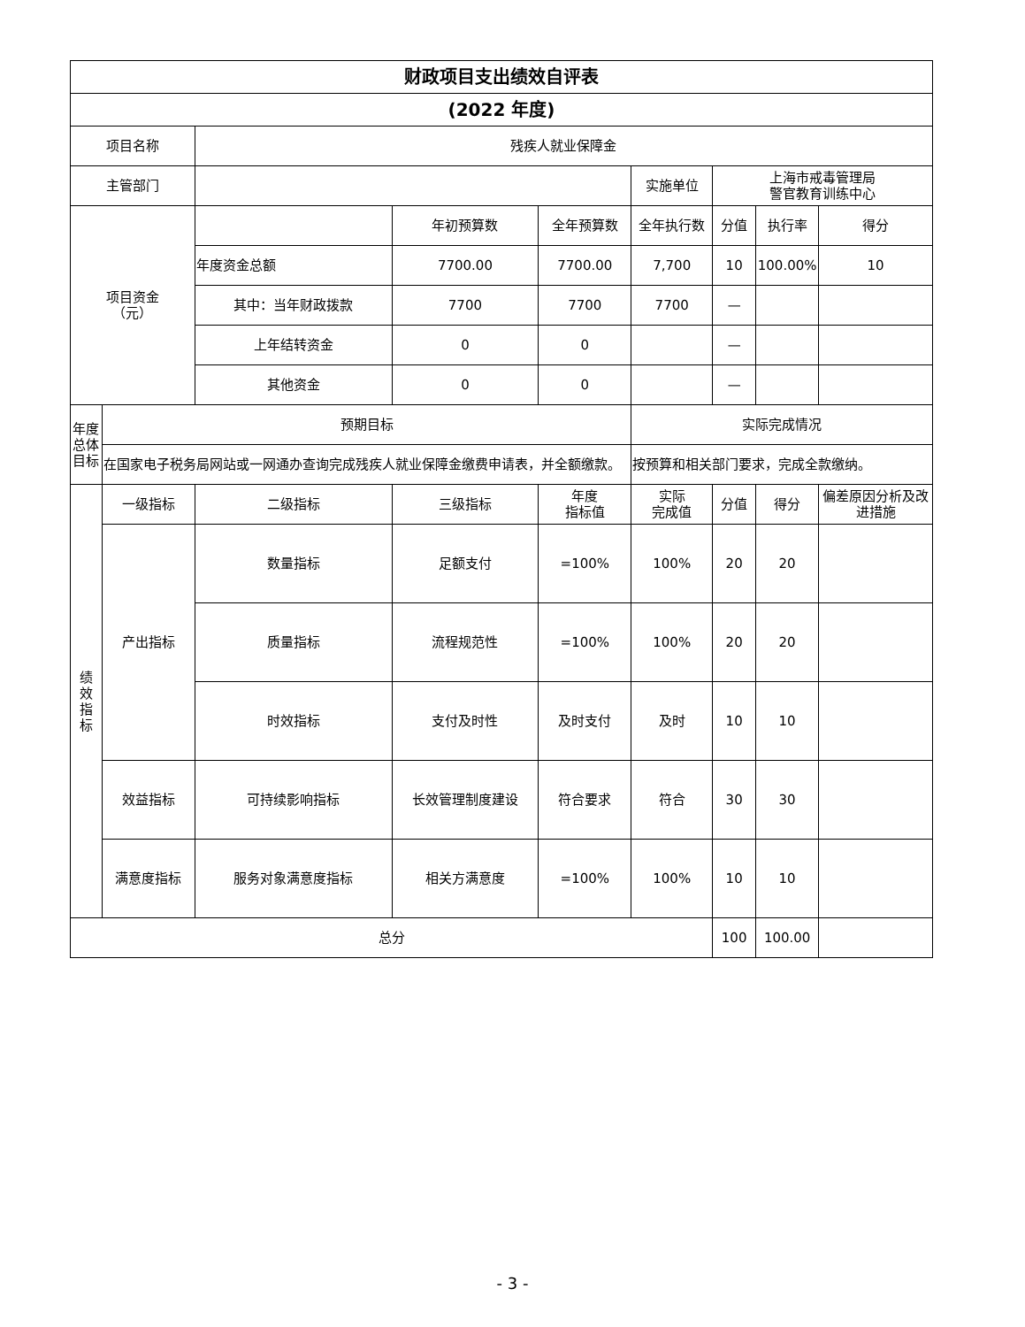| 财政项目支出绩效自评表 | | | | | | | | |
| (2022 年度) | | | | | | | | |
| 项目名称 | | 残疾人就业保障金 | | | | | | |
| 主管部门 | | | | | 实施单位 | 上海市戒毒管理局 警官教育训练中心 | | |
| 项目资金 （元） | | | 年初预算数 | 全年预算数 | 全年执行数 | 分值 | 执行率 | 得分 |
| | | 年度资金总额 | 7700.00 | 7700.00 | 7,700 | 10 | 100.00% | 10 |
| | | 其中：当年财政拨款 | 7700 | 7700 | 7700 | — | | |
| | | 上年结转资金 | 0 | 0 | | — | | |
| | | 其他资金 | 0 | 0 | | — | | |
| 年度总体目标 | 预期目标 | | | | 实际完成情况 | | | |
| | 在国家电子税务局网站或一网通办查询完成残疾人就业保障金缴费申请表，并全额缴款。 | | | | 按预算和相关部门要求，完成全款缴纳。 | | | |
| 绩 效 指 标 | 一级指标 | 二级指标 | 三级指标 | 年度 指标值 | 实际 完成值 | 分值 | 得分 | 偏差原因分析及改进措施 |
| | 产出指标 | 数量指标 | 足额支付 | =100% | 100% | 20 | 20 | |
| | | 质量指标 | 流程规范性 | =100% | 100% | 20 | 20 | |
| | | 时效指标 | 支付及时性 | 及时支付 | 及时 | 10 | 10 | |
| | 效益指标 | 可持续影响指标 | 长效管理制度建设 | 符合要求 | 符合 | 30 | 30 | |
| | 满意度指标 | 服务对象满意度指标 | 相关方满意度 | =100% | 100% | 10 | 10 | |
| 总分 | | | | | | 100 | 100.00 | |
- 3 -